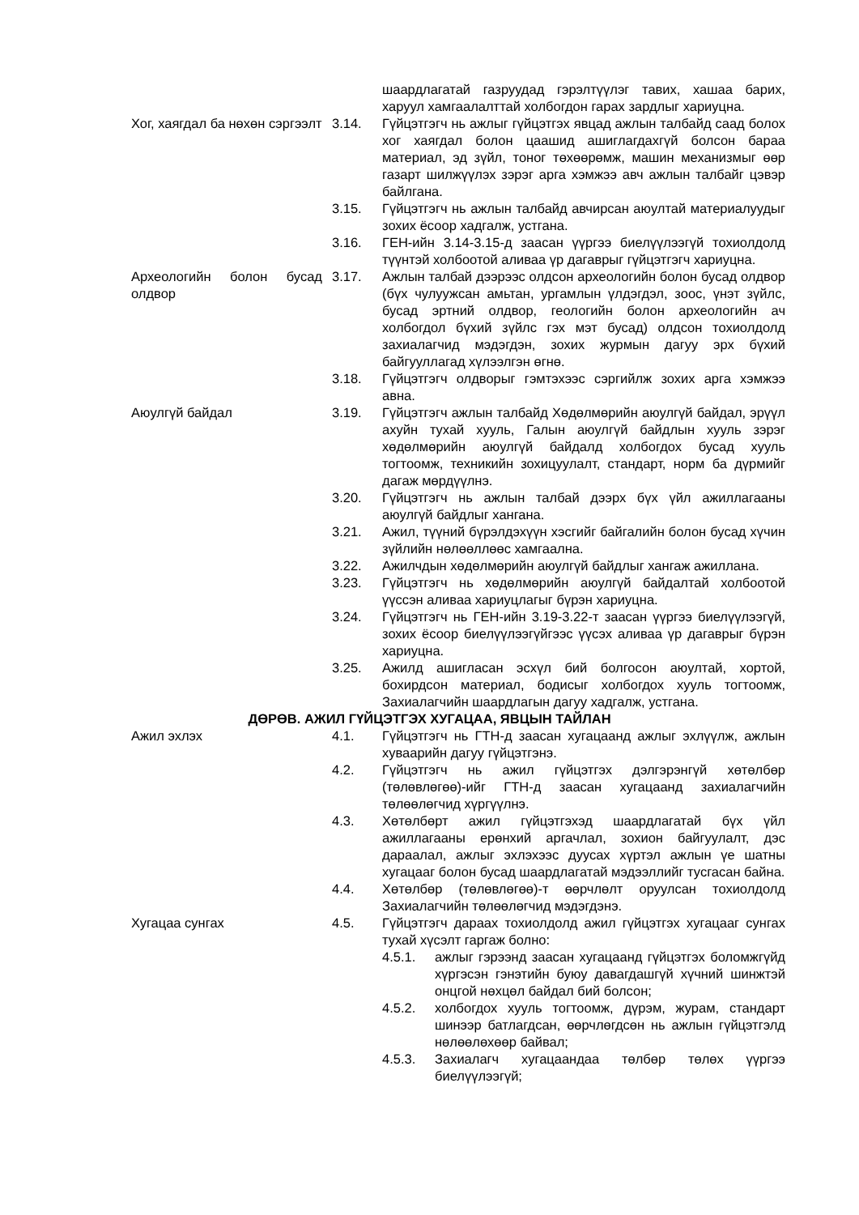шаардлагатай газруудад гэрэлтүүлэг тавих, хашаа барих, харуул хамгаалалттай холбогдон гарах зардлыг хариуцна.
Хог, хаягдал ба нөхөн сэргээлт
3.14. Гүйцэтгэгч нь ажлыг гүйцэтгэх явцад ажлын талбайд саад болох хог хаягдал болон цаашид ашиглагдахгүй болсон бараа материал, эд зүйл, тоног төхөөрөмж, машин механизмыг өөр газарт шилжүүлэх зэрэг арга хэмжээ авч ажлын талбайг цэвэр байлгана.
3.15. Гүйцэтгэгч нь ажлын талбайд авчирсан аюултай материалуудыг зохих ёсоор хадгалж, устгана.
3.16. ГЕН-ийн 3.14-3.15-д заасан үүргээ биелүүлээгүй тохиолдолд түүнтэй холбоотой аливаа үр дагаврыг гүйцэтгэгч хариуцна.
Археологийн болон бусад олдвор
3.17. Ажлын талбай дээрээс олдсон археологийн болон бусад олдвор (бүх чулуужсан амьтан, ургамлын үлдэгдэл, зоос, үнэт зүйлс, бусад эртний олдвор, геологийн болон археологийн ач холбогдол бүхий зүйлс гэх мэт бусад) олдсон тохиолдолд захиалагчид мэдэгдэн, зохих журмын дагуу эрх бүхий байгууллагад хүлээлгэн өгнө.
3.18. Гүйцэтгэгч олдворыг гэмтэхээс сэргийлж зохих арга хэмжээ авна.
Аюулгүй байдал 3.19. Гүйцэтгэгч ажлын талбайд Хөдөлмөрийн аюулгүй байдал, эрүүл ахуйн тухай хууль, Галын аюулгүй байдлын хууль зэрэг хөдөлмөрийн аюулгүй байдалд холбогдох бусад хууль тогтоомж, техникийн зохицуулалт, стандарт, норм ба дүрмийг дагаж мөрдүүлнэ.
3.20. Гүйцэтгэгч нь ажлын талбай дээрх бүх үйл ажиллагааны аюулгүй байдлыг хангана.
3.21. Ажил, түүний бүрэлдэхүүн хэсгийг байгалийн болон бусад хүчин зүйлийн нөлөөллөөс хамгаална.
3.22. Ажилчдын хөдөлмөрийн аюулгүй байдлыг хангаж ажиллана.
3.23. Гүйцэтгэгч нь хөдөлмөрийн аюулгүй байдалтай холбоотой үүссэн аливаа хариуцлагыг бүрэн хариуцна.
3.24. Гүйцэтгэгч нь ГЕН-ийн 3.19-3.22-т заасан үүргээ биелүүлээгүй, зохих ёсоор биелүүлээгүйгээс үүсэх аливаа үр дагаврыг бүрэн хариуцна.
3.25. Ажилд ашигласан эсхүл бий болгосон аюултай, хортой, бохирдсон материал, бодисыг холбогдох хууль тогтоомж, Захиалагчийн шаардлагын дагуу хадгалж, устгана.
ДӨРӨВ. АЖИЛ ГҮЙЦЭТГЭХ ХУГАЦАА, ЯВЦЫН ТАЙЛАН
Ажил эхлэх 4.1. Гүйцэтгэгч нь ГТН-д заасан хугацаанд ажлыг эхлүүлж, ажлын хуваарийн дагуу гүйцэтгэнэ.
4.2. Гүйцэтгэгч нь ажил гүйцэтгэх дэлгэрэнгүй хөтөлбөр (төлөвлөгөө)-ийг ГТН-д заасан хугацаанд захиалагчийн төлөөлөгчид хүргүүлнэ.
4.3. Хөтөлбөрт ажил гүйцэтгэхэд шаардлагатай бүх үйл ажиллагааны ерөнхий аргачлал, зохион байгуулалт, дэс дараалал, ажлыг эхлэхээс дуусах хүртэл ажлын үе шатны хугацааг болон бусад шаардлагатай мэдээллийг тусгасан байна.
4.4. Хөтөлбөр (төлөвлөгөө)-т өөрчлөлт оруулсан тохиолдолд Захиалагчийн төлөөлөгчид мэдэгдэнэ.
Хугацаа сунгах 4.5. Гүйцэтгэгч дараах тохиолдолд ажил гүйцэтгэх хугацааг сунгах тухай хүсэлт гаргаж болно:
4.5.1. ажлыг гэрээнд заасан хугацаанд гүйцэтгэх боломжгүйд хүргэсэн гэнэтийн буюу давагдашгүй хүчний шинжтэй онцгой нөхцөл байдал бий болсон;
4.5.2. холбогдох хууль тогтоомж, дүрэм, журам, стандарт шинээр батлагдсан, өөрчлөгдсөн нь ажлын гүйцэтгэлд нөлөөлөхөөр байвал;
4.5.3. Захиалагч хугацаандаа төлбөр төлөх үүргээ биелүүлээгүй;